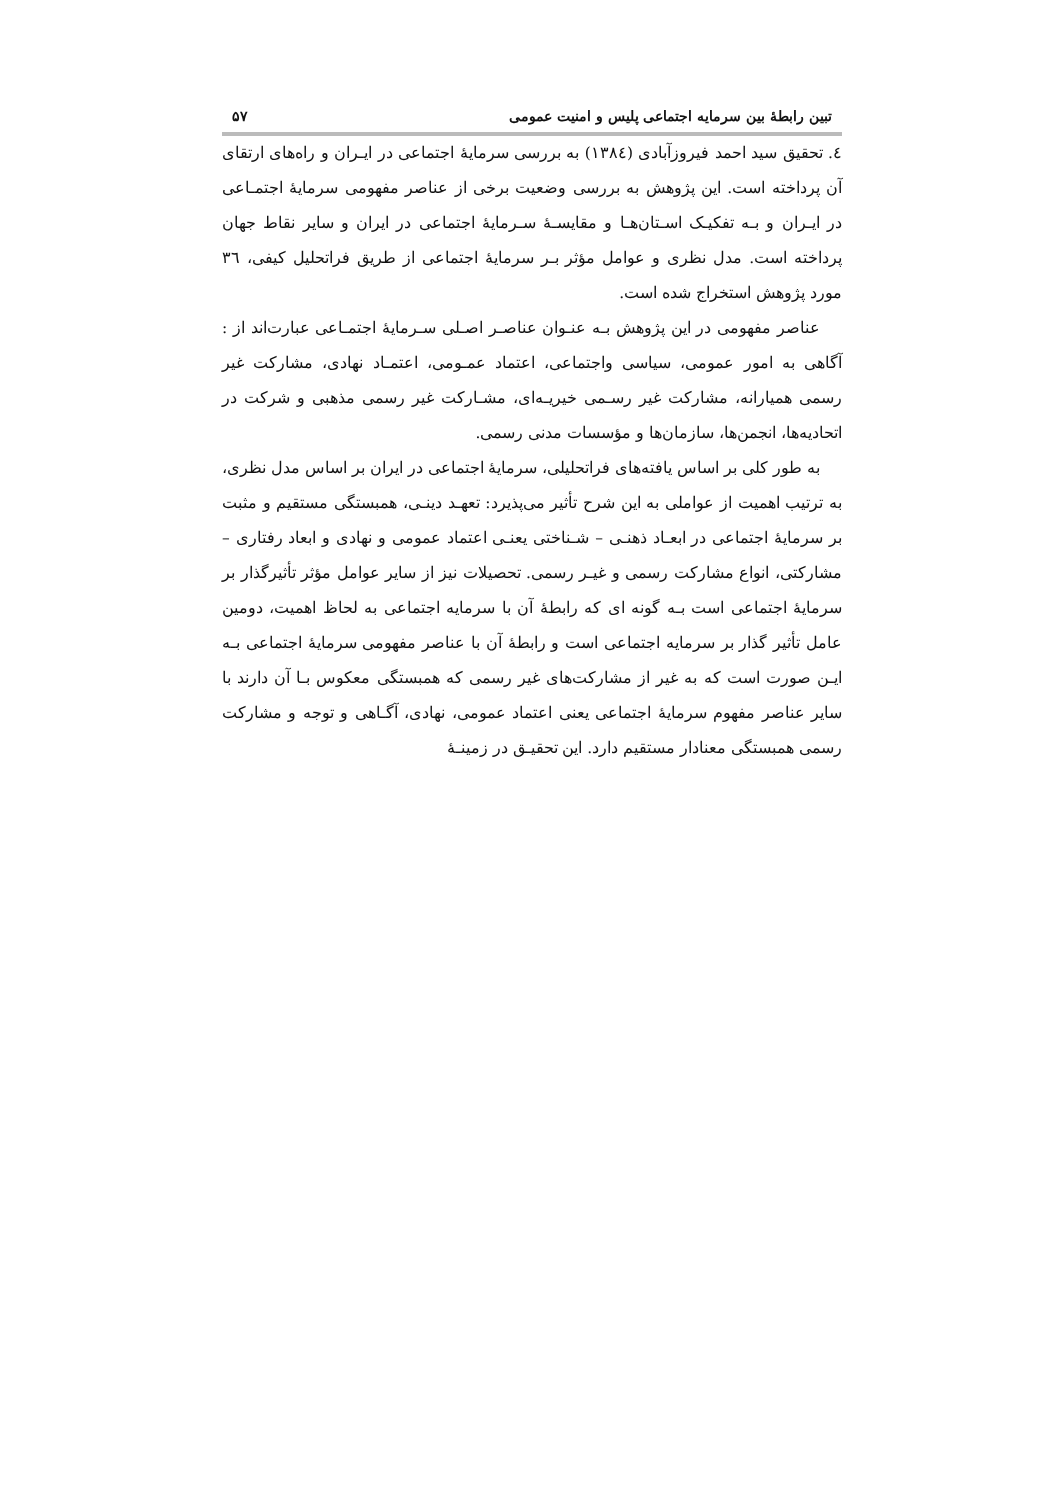تبین رابطهٔ بین سرمایه اجتماعی پلیس و امنیت عمومی ۵۷
٤. تحقیق سید احمد فیروزآبادی (١٣٨٤) به بررسی سرمایهٔ اجتماعی در ایـران و راه‌های ارتقای آن پرداخته است. این پژوهش به بررسی وضعیت برخی از عناصر مفهومی سرمایهٔ اجتمـاعی در ایـران و بـه تفکیـک اسـتان‌هـا و مقایسـهٔ سـرمایهٔ اجتماعی در ایران و سایر نقاط جهان پرداخته است. مدل نظری و عوامل مؤثر بـر سرمایهٔ اجتماعی از طریق فراتحلیل کیفی، ٣٦ مورد پژوهش استخراج شده است.
عناصر مفهومی در این پژوهش بـه عنـوان عناصـر اصـلی سـرمایهٔ اجتمـاعی عبارت‌اند از : آگاهی به امور عمومی، سیاسی واجتماعی، اعتماد عمـومی، اعتمـاد نهادی، مشارکت غیر رسمی همیارانه، مشارکت غیر رسـمی خیریـه‌ای، مشـارکت غیر رسمی مذهبی و شرکت در اتحادیه‌ها، انجمن‌ها، سازمان‌ها و مؤسسات مدنی رسمی.
به طور کلی بر اساس یافته‌های فراتحلیلی، سرمایهٔ اجتماعی در ایران بر اساس مدل نظری، به ترتیب اهمیت از عواملی به این شرح تأثیر می‌پذیرد: تعهـد دینـی، همبستگی مستقیم و مثبت بر سرمایهٔ اجتماعی در ابعـاد ذهنـی – شـناختی یعنـی اعتماد عمومی و نهادی و ابعاد رفتاری – مشارکتی، انواع مشارکت رسمی و غیـر رسمی. تحصیلات نیز از سایر عوامل مؤثر تأثیرگذار بر سرمایهٔ اجتماعی است بـه گونه ای که رابطهٔ آن با سرمایه اجتماعی به لحاظ اهمیت، دومین عامل تأثیر گذار بر سرمایه اجتماعی است و رابطهٔ آن با عناصر مفهومی سرمایهٔ اجتماعی بـه ایـن صورت است که به غیر از مشارکت‌های غیر رسمی که همبستگی معکوس بـا آن دارند با سایر عناصر مفهوم سرمایهٔ اجتماعی یعنی اعتماد عمومی، نهادی، آگـاهی و توجه و مشارکت رسمی همبستگی معنادار مستقیم دارد. این تحقیـق در زمینـهٔ